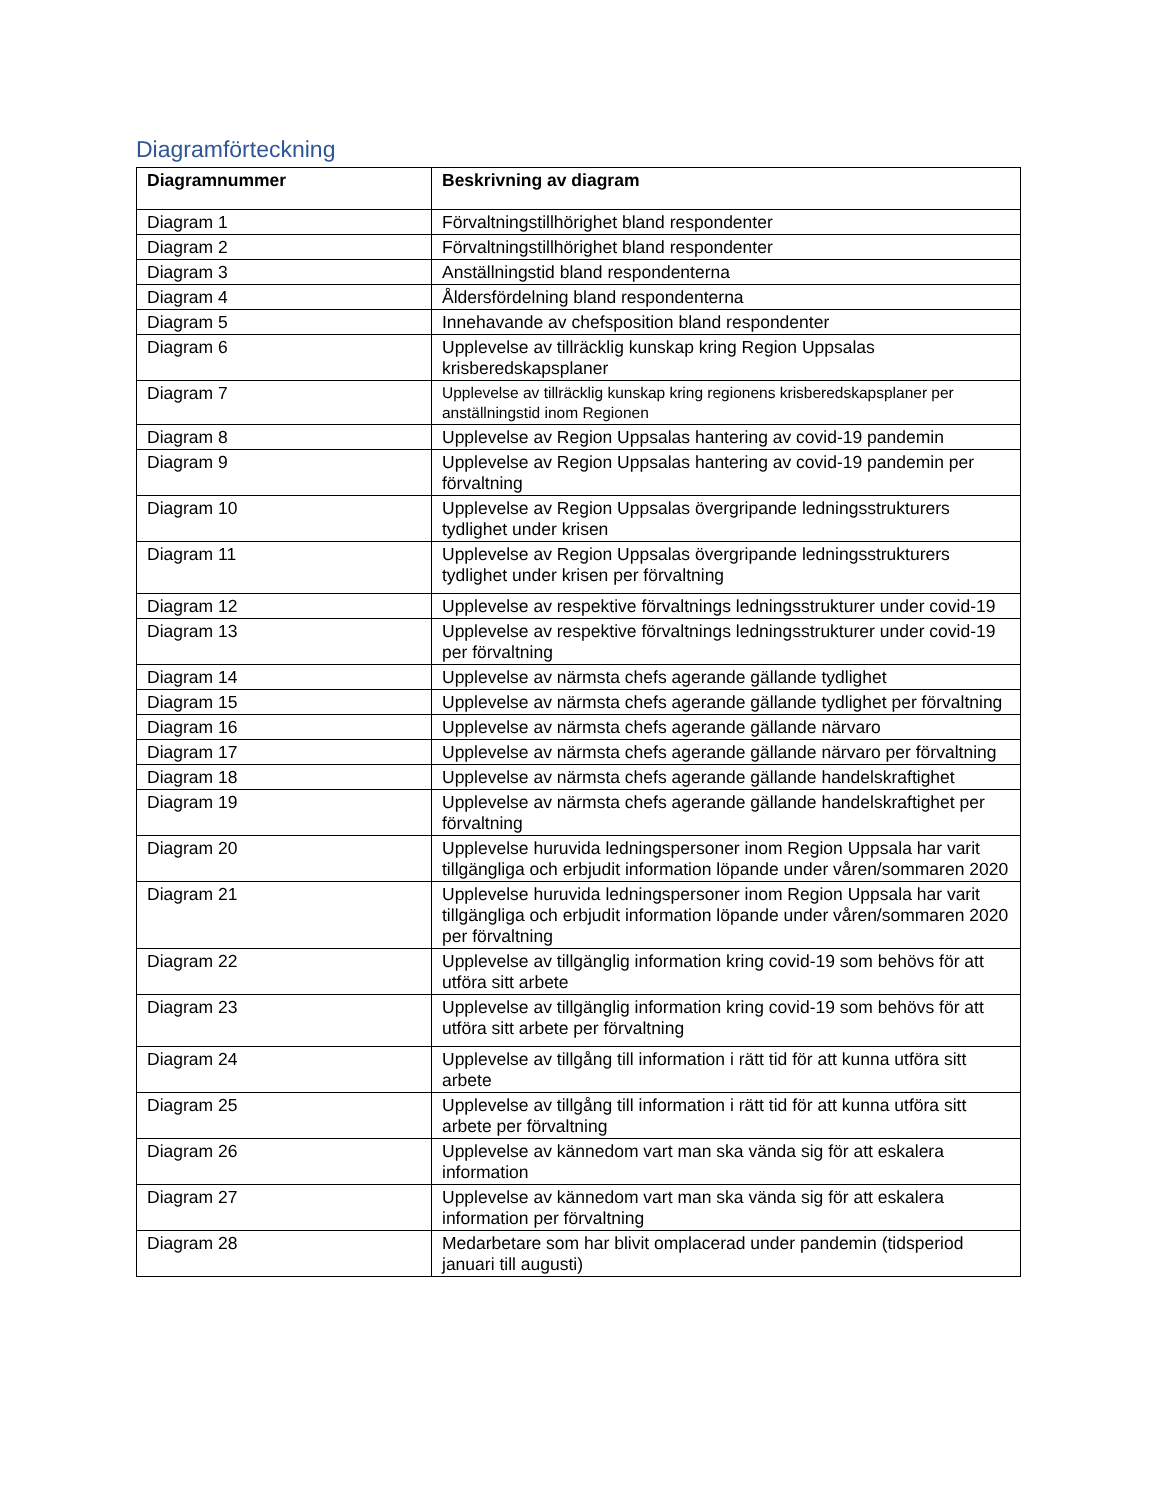Diagramförteckning
| Diagramnummer | Beskrivning av diagram |
| --- | --- |
| Diagram 1 | Förvaltningstillhörighet bland respondenter |
| Diagram 2 | Förvaltningstillhörighet bland respondenter |
| Diagram 3 | Anställningstid bland respondenterna |
| Diagram 4 | Åldersfördelning bland respondenterna |
| Diagram 5 | Innehavande av chefsposition bland respondenter |
| Diagram 6 | Upplevelse av tillräcklig kunskap kring Region Uppsalas krisberedskapsplaner |
| Diagram 7 | Upplevelse av tillräcklig kunskap kring regionens krisberedskapsplaner per anställningstid inom Regionen |
| Diagram 8 | Upplevelse av Region Uppsalas hantering av covid-19 pandemin |
| Diagram 9 | Upplevelse av Region Uppsalas hantering av covid-19 pandemin per förvaltning |
| Diagram 10 | Upplevelse av Region Uppsalas övergripande ledningsstrukturers tydlighet under krisen |
| Diagram 11 | Upplevelse av Region Uppsalas övergripande ledningsstrukturers tydlighet under krisen per förvaltning |
| Diagram 12 | Upplevelse av respektive förvaltnings ledningsstrukturer under covid-19 |
| Diagram 13 | Upplevelse av respektive förvaltnings ledningsstrukturer under covid-19 per förvaltning |
| Diagram 14 | Upplevelse av närmsta chefs agerande gällande tydlighet |
| Diagram 15 | Upplevelse av närmsta chefs agerande gällande tydlighet per förvaltning |
| Diagram 16 | Upplevelse av närmsta chefs agerande gällande närvaro |
| Diagram 17 | Upplevelse av närmsta chefs agerande gällande närvaro per förvaltning |
| Diagram 18 | Upplevelse av närmsta chefs agerande gällande handelskraftighet |
| Diagram 19 | Upplevelse av närmsta chefs agerande gällande handelskraftighet per förvaltning |
| Diagram 20 | Upplevelse huruvida ledningspersoner inom Region Uppsala har varit tillgängliga och erbjudit information löpande under våren/sommaren 2020 |
| Diagram 21 | Upplevelse huruvida ledningspersoner inom Region Uppsala har varit tillgängliga och erbjudit information löpande under våren/sommaren 2020 per förvaltning |
| Diagram 22 | Upplevelse av tillgänglig information kring covid-19 som behövs för att utföra sitt arbete |
| Diagram 23 | Upplevelse av tillgänglig information kring covid-19 som behövs för att utföra sitt arbete per förvaltning |
| Diagram 24 | Upplevelse av tillgång till information i rätt tid för att kunna utföra sitt arbete |
| Diagram 25 | Upplevelse av tillgång till information i rätt tid för att kunna utföra sitt arbete per förvaltning |
| Diagram 26 | Upplevelse av kännedom vart man ska vända sig för att eskalera information |
| Diagram 27 | Upplevelse av kännedom vart man ska vända sig för att eskalera information per förvaltning |
| Diagram 28 | Medarbetare som har blivit omplacerad under pandemin (tidsperiod januari till augusti) |